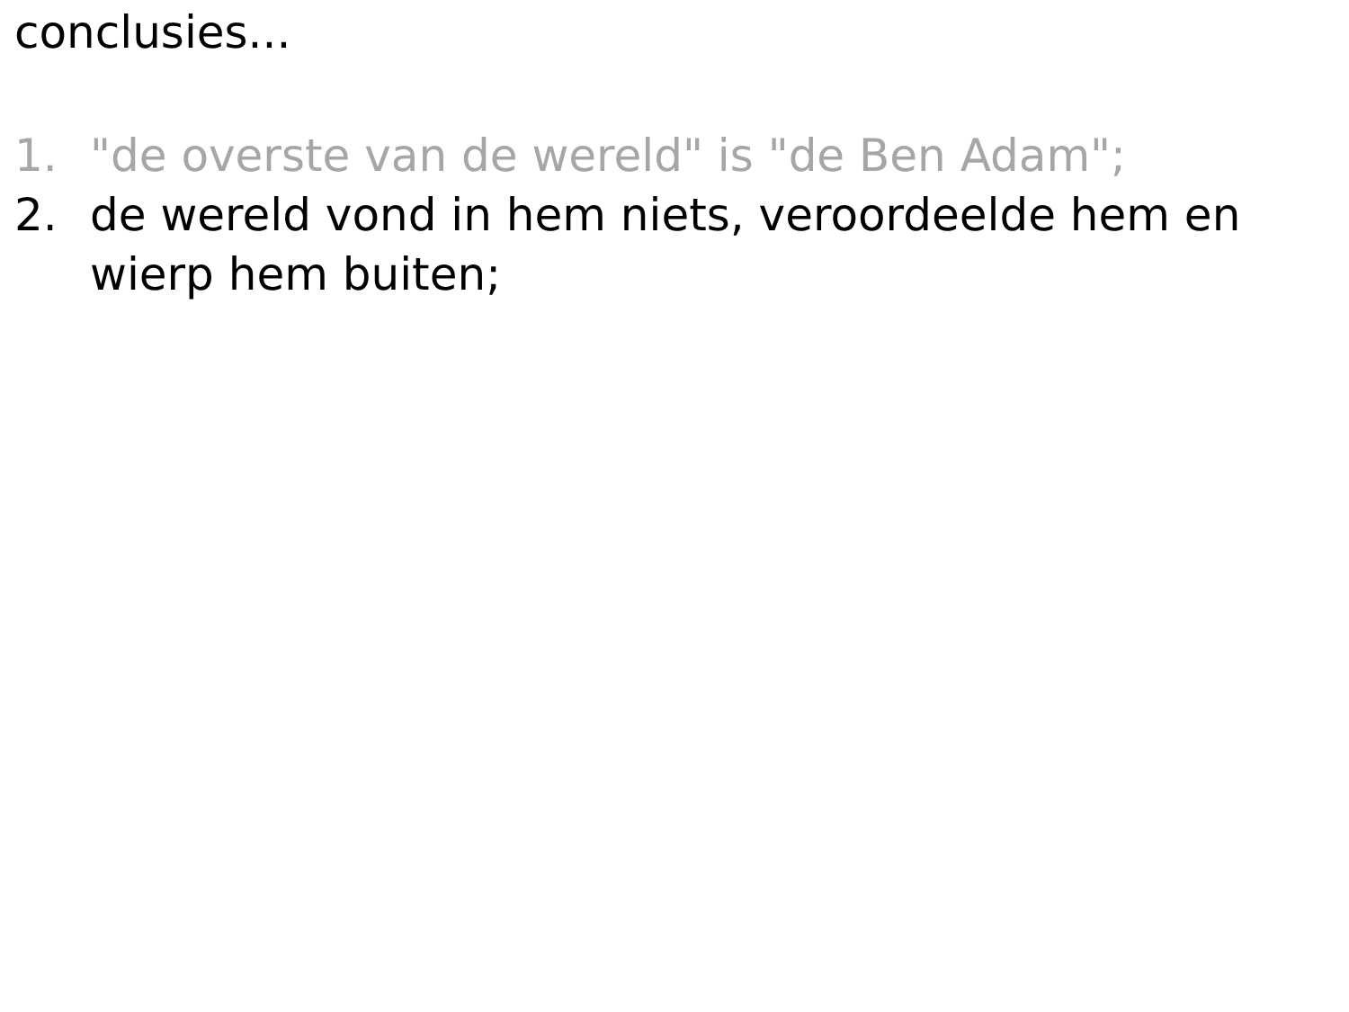conclusies...
1. "de overste van de wereld" is "de Ben Adam";
2. de wereld vond in hem niets, veroordeelde hem en wierp hem buiten;